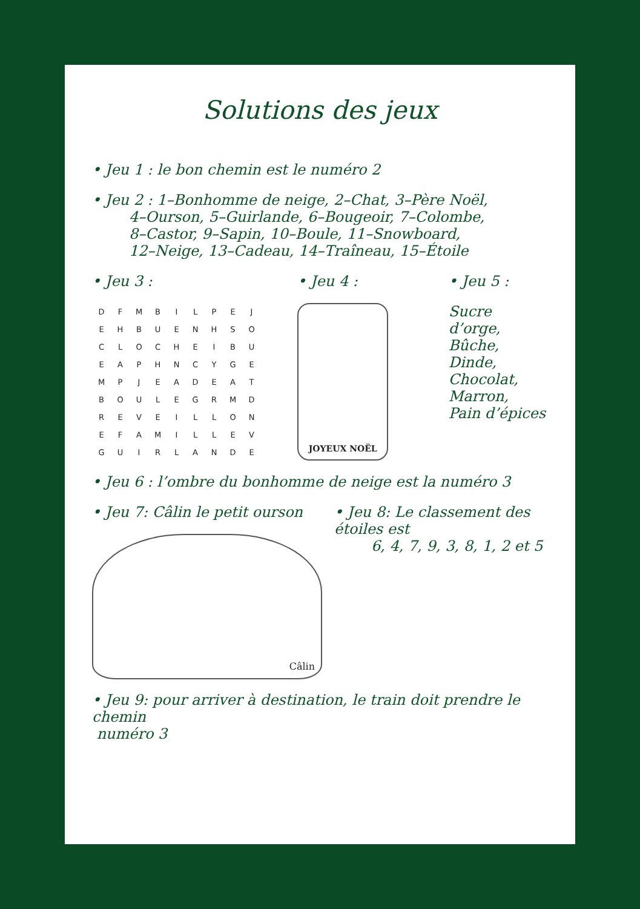Solutions des jeux
• Jeu 1 : le bon chemin est le numéro 2
• Jeu 2 : 1–Bonhomme de neige, 2–Chat, 3–Père Noël,
4–Ourson, 5–Guirlande, 6–Bougeoir, 7–Colombe,
8–Castor, 9–Sapin, 10–Boule, 11–Snowboard,
12–Neige, 13–Cadeau, 14–Traîneau, 15–Étoile
• Jeu 3 :
| D | F | M | B | I | L | P | E | J |
| E | H | B | U | E | N | H | S | O |
| C | L | O | C | H | E | I | B | U |
| E | A | P | H | N | C | Y | G | E |
| M | P | J | E | A | D | E | A | T |
| B | O | U | L | E | G | R | M | D |
| R | E | V | E | I | L | L | O | N |
| E | F | A | M | I | L | L | E | V |
| G | U | I | R | L | A | N | D | E |
• Jeu 4 :
JOYEUX NOËL
• Jeu 5 :
Sucre d’orge,
Bûche,
Dinde,
Chocolat,
Marron,
Pain d’épices
• Jeu 6 : l’ombre du bonhomme de neige est la numéro 3
• Jeu 7: Câlin le petit ourson
Câlin
• Jeu 8: Le classement des étoiles est
6, 4, 7, 9, 3, 8, 1, 2 et 5
• Jeu 9: pour arriver à destination, le train doit prendre le chemin
numéro 3